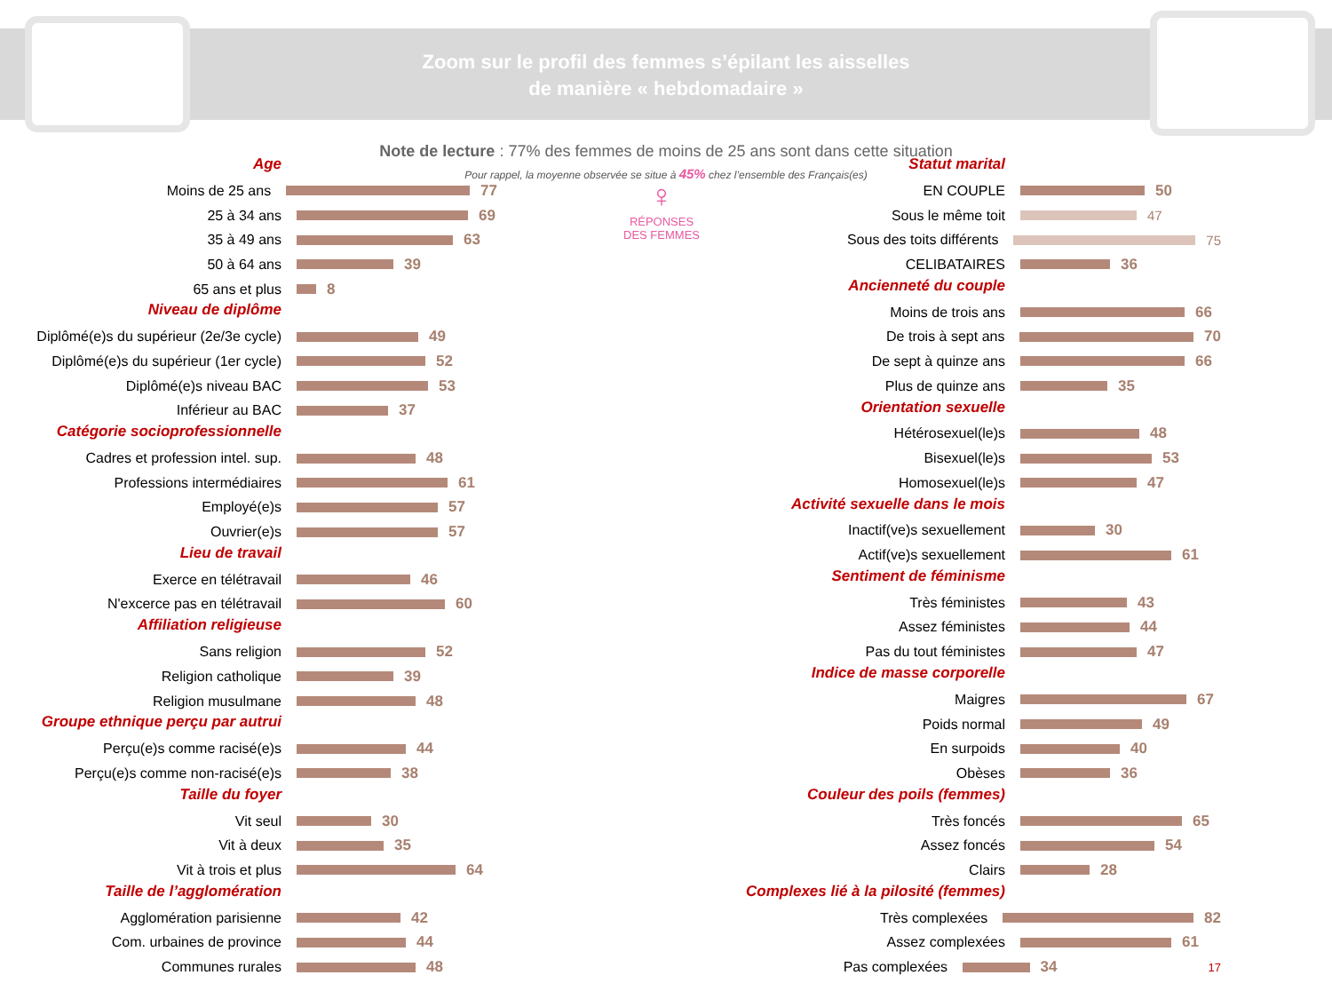Zoom sur le profil des femmes s’épilant les aisselles
de manière « hebdomadaire »
Note de lecture : 77% des femmes de moins de 25 ans sont dans cette situation
Pour rappel, la moyenne observée se situe à 45% chez l’ensemble des Français(es)
♀
RÉPONSES
DES FEMMES
Age
Moins de 25 ans 77
25 à 34 ans 69
35 à 49 ans 63
50 à 64 ans 39
65 ans et plus 8
Niveau de diplôme
Diplômé(e)s du supérieur (2e/3e cycle) 49
Diplômé(e)s du supérieur (1er cycle) 52
Diplômé(e)s niveau BAC 53
Inférieur au BAC 37
Catégorie socioprofessionnelle
Cadres et profession intel. sup. 48
Professions intermédiaires 61
Employé(e)s 57
Ouvrier(e)s 57
Lieu de travail
Exerce en télétravail 46
N'excerce pas en télétravail 60
Affiliation religieuse
Sans religion 52
Religion catholique 39
Religion musulmane 48
Groupe ethnique perçu par autrui
Perçu(e)s comme racisé(e)s 44
Perçu(e)s comme non-racisé(e)s 38
Taille du foyer
Vit seul 30
Vit à deux 35
Vit à trois et plus 64
Taille de l’agglomération
Agglomération parisienne 42
Com. urbaines de province 44
Communes rurales 48
Statut marital
EN COUPLE 50
Sous le même toit 47
Sous des toits différents 75
CELIBATAIRES 36
Ancienneté du couple
Moins de trois ans 66
De trois à sept ans 70
De sept à quinze ans 66
Plus de quinze ans 35
Orientation sexuelle
Hétérosexuel(le)s 48
Bisexuel(le)s 53
Homosexuel(le)s 47
Activité sexuelle dans le mois
Inactif(ve)s sexuellement 30
Actif(ve)s sexuellement 61
Sentiment de féminisme
Très féministes 43
Assez féministes 44
Pas du tout féministes 47
Indice de masse corporelle
Maigres 67
Poids normal 49
En surpoids 40
Obèses 36
Couleur des poils (femmes)
Très foncés 65
Assez foncés 54
Clairs 28
Complexes lié à la pilosité (femmes)
Très complexées 82
Assez complexées 61
Pas complexées 34 17